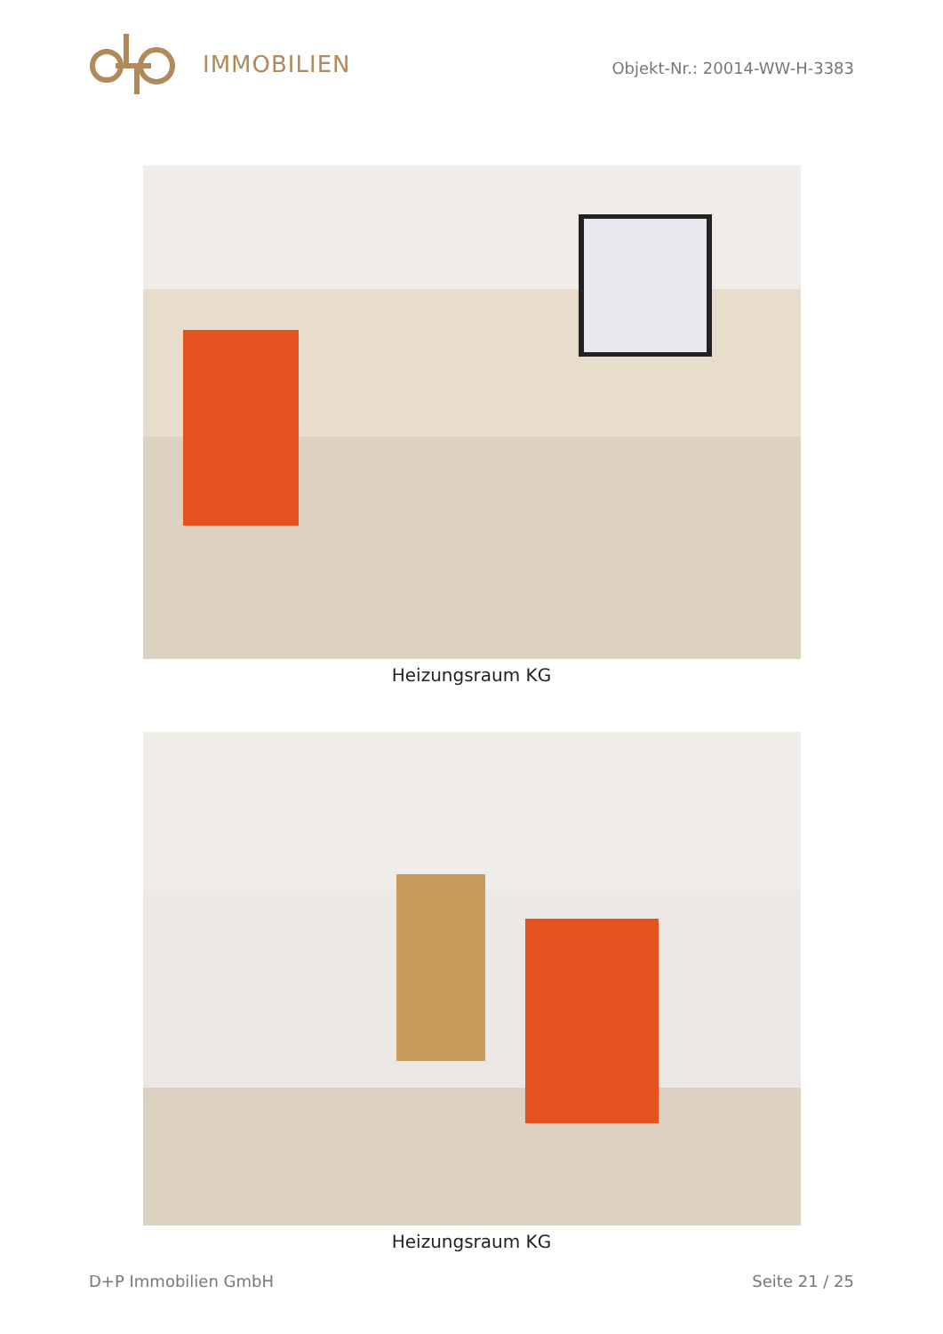IMMOBILIEN
Objekt-Nr.: 20014-WW-H-3383
Heizungsraum KG
Heizungsraum KG
D+P Immobilien GmbH Seite 21 / 25